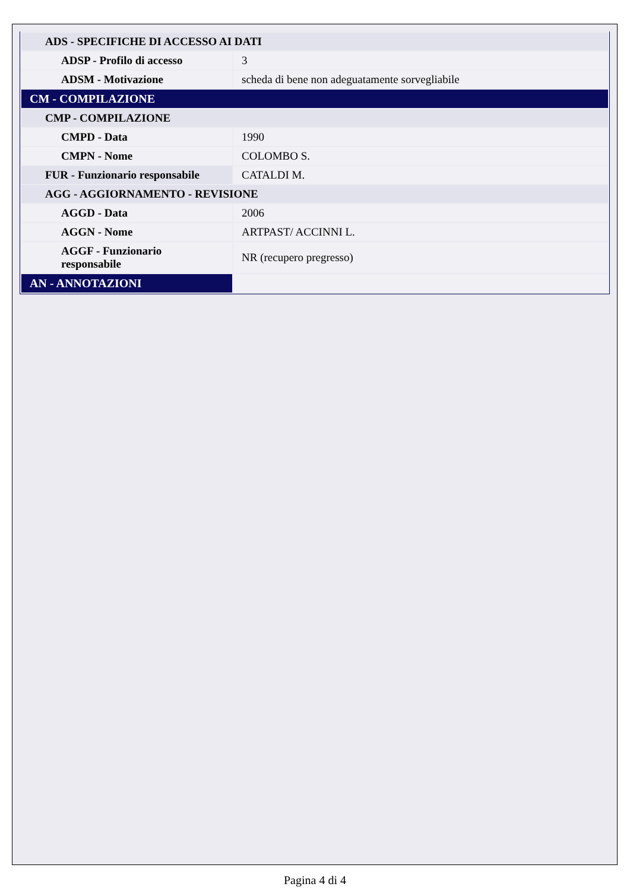| ADS - SPECIFICHE DI ACCESSO AI DATI | |
| ADSP - Profilo di accesso | 3 |
| ADSM - Motivazione | scheda di bene non adeguatamente sorvegliabile |
| CM - COMPILAZIONE | |
| CMP - COMPILAZIONE | |
| CMPD - Data | 1990 |
| CMPN - Nome | COLOMBO S. |
| FUR - Funzionario responsabile | CATALDI M. |
| AGG - AGGIORNAMENTO - REVISIONE | |
| AGGD - Data | 2006 |
| AGGN - Nome | ARTPAST/ ACCINNI L. |
| AGGF - Funzionario responsabile | NR (recupero pregresso) |
| AN - ANNOTAZIONI | |
Pagina 4 di 4